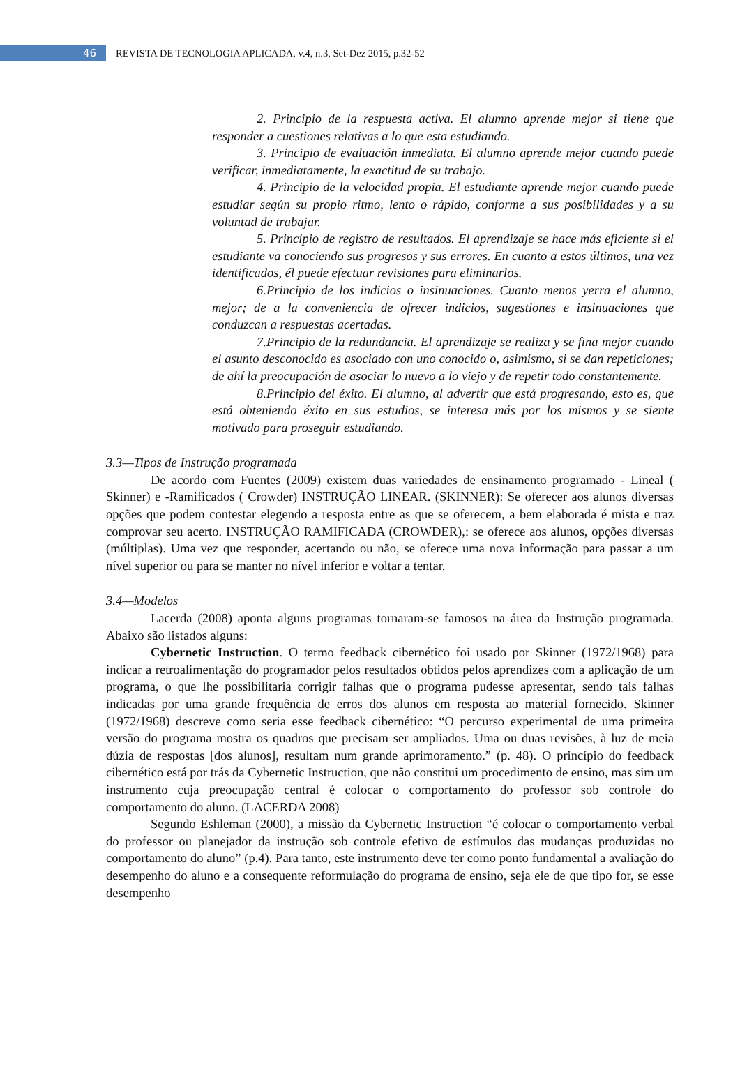46
REVISTA DE TECNOLOGIA APLICADA, v.4, n.3, Set-Dez 2015, p.32-52
2. Principio de la respuesta activa. El alumno aprende mejor si tiene que responder a cuestiones relativas a lo que esta estudiando.
3. Principio de evaluación inmediata. El alumno aprende mejor cuando puede verificar, inmediatamente, la exactitud de su trabajo.
4. Principio de la velocidad propia. El estudiante aprende mejor cuando puede estudiar según su propio ritmo, lento o rápido, conforme a sus posibilidades y a su voluntad de trabajar.
5. Principio de registro de resultados. El aprendizaje se hace más eficiente si el estudiante va conociendo sus progresos y sus errores. En cuanto a estos últimos, una vez identificados, él puede efectuar revisiones para eliminarlos.
6.Principio de los indicios o insinuaciones. Cuanto menos yerra el alumno, mejor; de a la conveniencia de ofrecer indicios, sugestiones e insinuaciones que conduzcan a respuestas acertadas.
7.Principio de la redundancia. El aprendizaje se realiza y se fina mejor cuando el asunto desconocido es asociado con uno conocido o, asimismo, si se dan repeticiones; de ahí la preocupación de asociar lo nuevo a lo viejo y de repetir todo constantemente.
8.Principio del éxito. El alumno, al advertir que está progresando, esto es, que está obteniendo éxito en sus estudios, se interesa más por los mismos y se siente motivado para proseguir estudiando.
3.3—Tipos de Instrução programada
De acordo com Fuentes (2009) existem duas variedades de ensinamento programado - Lineal ( Skinner) e -Ramificados ( Crowder) INSTRUÇÃO LINEAR. (SKINNER): Se oferecer aos alunos diversas opções que podem contestar elegendo a resposta entre as que se oferecem, a bem elaborada é mista e traz comprovar seu acerto. INSTRUÇÃO RAMIFICADA (CROWDER),: se oferece aos alunos, opções diversas (múltiplas). Uma vez que responder, acertando ou não, se oferece uma nova informação para passar a um nível superior ou para se manter no nível inferior e voltar a tentar.
3.4—Modelos
Lacerda (2008) aponta alguns programas tornaram-se famosos na área da Instrução programada. Abaixo são listados alguns:
Cybernetic Instruction. O termo feedback cibernético foi usado por Skinner (1972/1968) para indicar a retroalimentação do programador pelos resultados obtidos pelos aprendizes com a aplicação de um programa, o que lhe possibilitaria corrigir falhas que o programa pudesse apresentar, sendo tais falhas indicadas por uma grande frequência de erros dos alunos em resposta ao material fornecido. Skinner (1972/1968) descreve como seria esse feedback cibernético: “O percurso experimental de uma primeira versão do programa mostra os quadros que precisam ser ampliados. Uma ou duas revisões, à luz de meia dúzia de respostas [dos alunos], resultam num grande aprimoramento.” (p. 48). O princípio do feedback cibernético está por trás da Cybernetic Instruction, que não constitui um procedimento de ensino, mas sim um instrumento cuja preocupação central é colocar o comportamento do professor sob controle do comportamento do aluno. (LACERDA 2008)
Segundo Eshleman (2000), a missão da Cybernetic Instruction “é colocar o comportamento verbal do professor ou planejador da instrução sob controle efetivo de estímulos das mudanças produzidas no comportamento do aluno” (p.4). Para tanto, este instrumento deve ter como ponto fundamental a avaliação do desempenho do aluno e a consequente reformulação do programa de ensino, seja ele de que tipo for, se esse desempenho